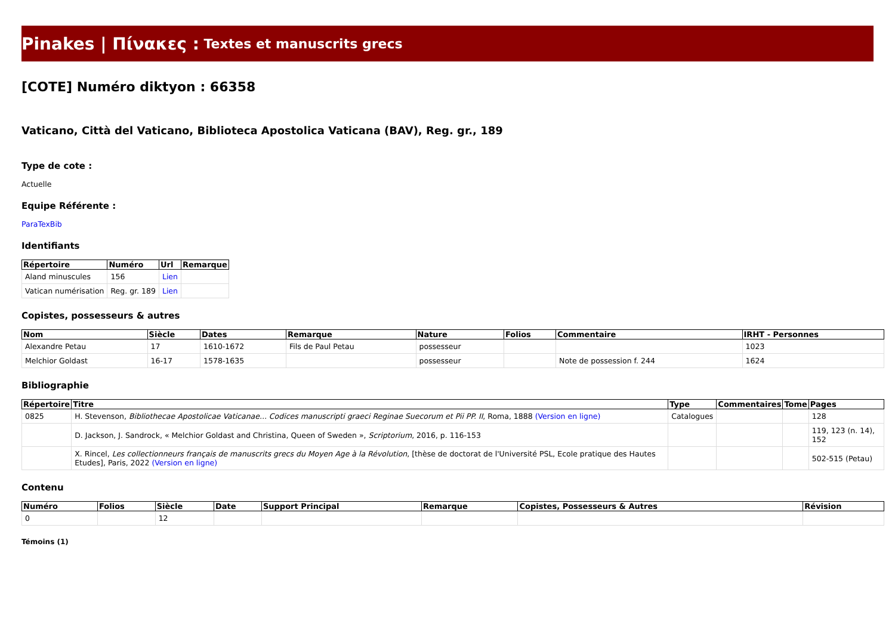Pinakes | Πίνακες : Textes et manuscrits grecs
[COTE] Numéro diktyon : 66358
Vaticano, Città del Vaticano, Biblioteca Apostolica Vaticana (BAV), Reg. gr., 189
Type de cote :
Actuelle
Equipe Référente :
ParaTexBib
Identifiants
| Répertoire | Numéro | Url | Remarque |
| --- | --- | --- | --- |
| Aland minuscules | 156 | Lien | |
| Vatican numérisation | Reg. gr. 189 | Lien | |
Copistes, possesseurs & autres
| Nom | Siècle | Dates | Remarque | Nature | Folios | Commentaire | IRHT - Personnes |
| --- | --- | --- | --- | --- | --- | --- | --- |
| Alexandre Petau | 17 | 1610-1672 | Fils de Paul Petau | possesseur | | | 1023 |
| Melchior Goldast | 16-17 | 1578-1635 | | possesseur | | Note de possession f. 244 | 1624 |
Bibliographie
| Répertoire | Titre | Type | Commentaires | Tome | Pages |
| --- | --- | --- | --- | --- | --- |
| 0825 | H. Stevenson, Bibliothecae Apostolicae Vaticanae... Codices manuscripti graeci Reginae Suecorum et Pii PP. II , Roma, 1888 (Version en ligne) | Catalogues | | | 128 |
| | D. Jackson, J. Sandrock, « Melchior Goldast and Christina, Queen of Sweden », Scriptorium , 2016, p. 116-153 | | | | 119, 123 (n. 14), 152 |
| | X. Rincel, Les collectionneurs français de manuscrits grecs du Moyen Age à la Révolution , [thèse de doctorat de l'Université PSL, Ecole pratique des Hautes Etudes], Paris, 2022 (Version en ligne) | | | | 502-515 (Petau) |
Contenu
| Numéro | Folios | Siècle | Date | Support Principal | Remarque | Copistes, Possesseurs & Autres | Révision |
| --- | --- | --- | --- | --- | --- | --- | --- |
| 0 | | 12 | | | | | |
Témoins (1)